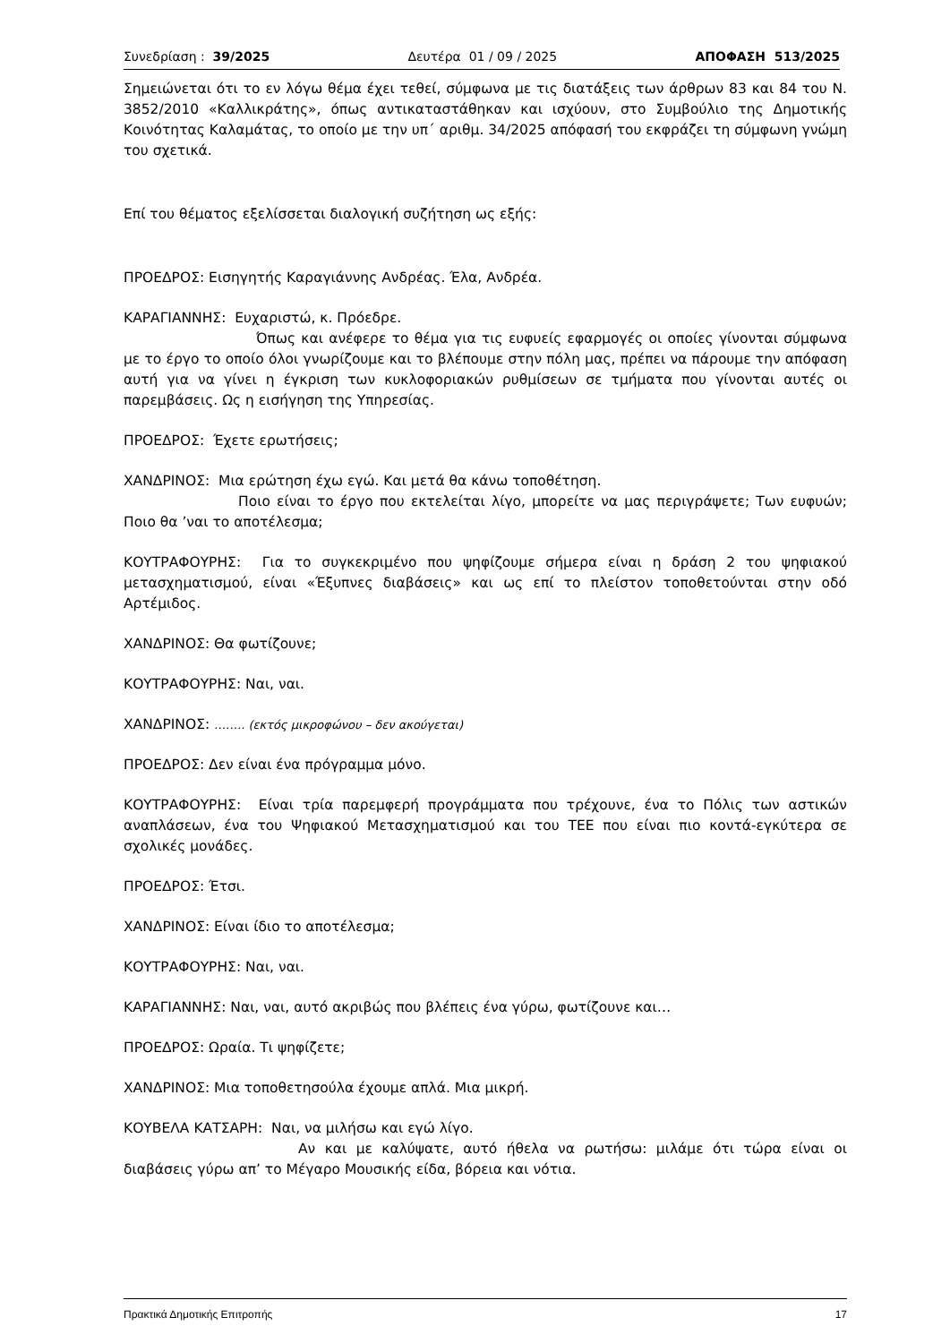Συνεδρίαση : 39/2025 Δευτέρα 01 / 09 / 2025 ΑΠΟΦΑΣΗ 513/2025
Σημειώνεται ότι το εν λόγω θέμα έχει τεθεί, σύμφωνα με τις διατάξεις των άρθρων 83 και 84 του Ν. 3852/2010 «Καλλικράτης», όπως αντικαταστάθηκαν και ισχύουν, στο Συμβούλιο της Δημοτικής Κοινότητας Καλαμάτας, το οποίο με την υπ΄ αριθμ. 34/2025 απόφασή του εκφράζει τη σύμφωνη γνώμη του σχετικά.
Επί του θέματος εξελίσσεται διαλογική συζήτηση ως εξής:
ΠΡΟΕΔΡΟΣ: Εισηγητής Καραγιάννης Ανδρέας. Έλα, Ανδρέα.
ΚΑΡΑΓΙΑΝΝΗΣ: Ευχαριστώ, κ. Πρόεδρε.
Όπως και ανέφερε το θέμα για τις ευφυείς εφαρμογές οι οποίες γίνονται σύμφωνα με το έργο το οποίο όλοι γνωρίζουμε και το βλέπουμε στην πόλη μας, πρέπει να πάρουμε την απόφαση αυτή για να γίνει η έγκριση των κυκλοφοριακών ρυθμίσεων σε τμήματα που γίνονται αυτές οι παρεμβάσεις. Ως η εισήγηση της Υπηρεσίας.
ΠΡΟΕΔΡΟΣ: Έχετε ερωτήσεις;
ΧΑΝΔΡΙΝΟΣ: Μια ερώτηση έχω εγώ. Και μετά θα κάνω τοποθέτηση.
Ποιο είναι το έργο που εκτελείται λίγο, μπορείτε να μας περιγράψετε; Των ευφυών; Ποιο θα ’ναι το αποτέλεσμα;
ΚΟΥΤΡΑΦΟΥΡΗΣ: Για το συγκεκριμένο που ψηφίζουμε σήμερα είναι η δράση 2 του ψηφιακού μετασχηματισμού, είναι «Έξυπνες διαβάσεις» και ως επί το πλείστον τοποθετούνται στην οδό Αρτέμιδος.
ΧΑΝΔΡΙΝΟΣ: Θα φωτίζουνε;
ΚΟΥΤΡΑΦΟΥΡΗΣ: Ναι, ναι.
ΧΑΝΔΡΙΝΟΣ: …….. (εκτός μικροφώνου – δεν ακούγεται)
ΠΡΟΕΔΡΟΣ: Δεν είναι ένα πρόγραμμα μόνο.
ΚΟΥΤΡΑΦΟΥΡΗΣ: Είναι τρία παρεμφερή προγράμματα που τρέχουνε, ένα το Πόλις των αστικών αναπλάσεων, ένα του Ψηφιακού Μετασχηματισμού και του ΤΕΕ που είναι πιο κοντά-εγκύτερα σε σχολικές μονάδες.
ΠΡΟΕΔΡΟΣ: Έτσι.
ΧΑΝΔΡΙΝΟΣ: Είναι ίδιο το αποτέλεσμα;
ΚΟΥΤΡΑΦΟΥΡΗΣ: Ναι, ναι.
ΚΑΡΑΓΙΑΝΝΗΣ: Ναι, ναι, αυτό ακριβώς που βλέπεις ένα γύρω, φωτίζουνε και…
ΠΡΟΕΔΡΟΣ: Ωραία. Τι ψηφίζετε;
ΧΑΝΔΡΙΝΟΣ: Μια τοποθετησούλα έχουμε απλά. Μια μικρή.
ΚΟΥΒΕΛΑ ΚΑΤΣΑΡΗ: Ναι, να μιλήσω και εγώ λίγο.
Αν και με καλύψατε, αυτό ήθελα να ρωτήσω: μιλάμε ότι τώρα είναι οι διαβάσεις γύρω απ’ το Μέγαρο Μουσικής είδα, βόρεια και νότια.
Πρακτικά Δημοτικής Επιτροπής 17